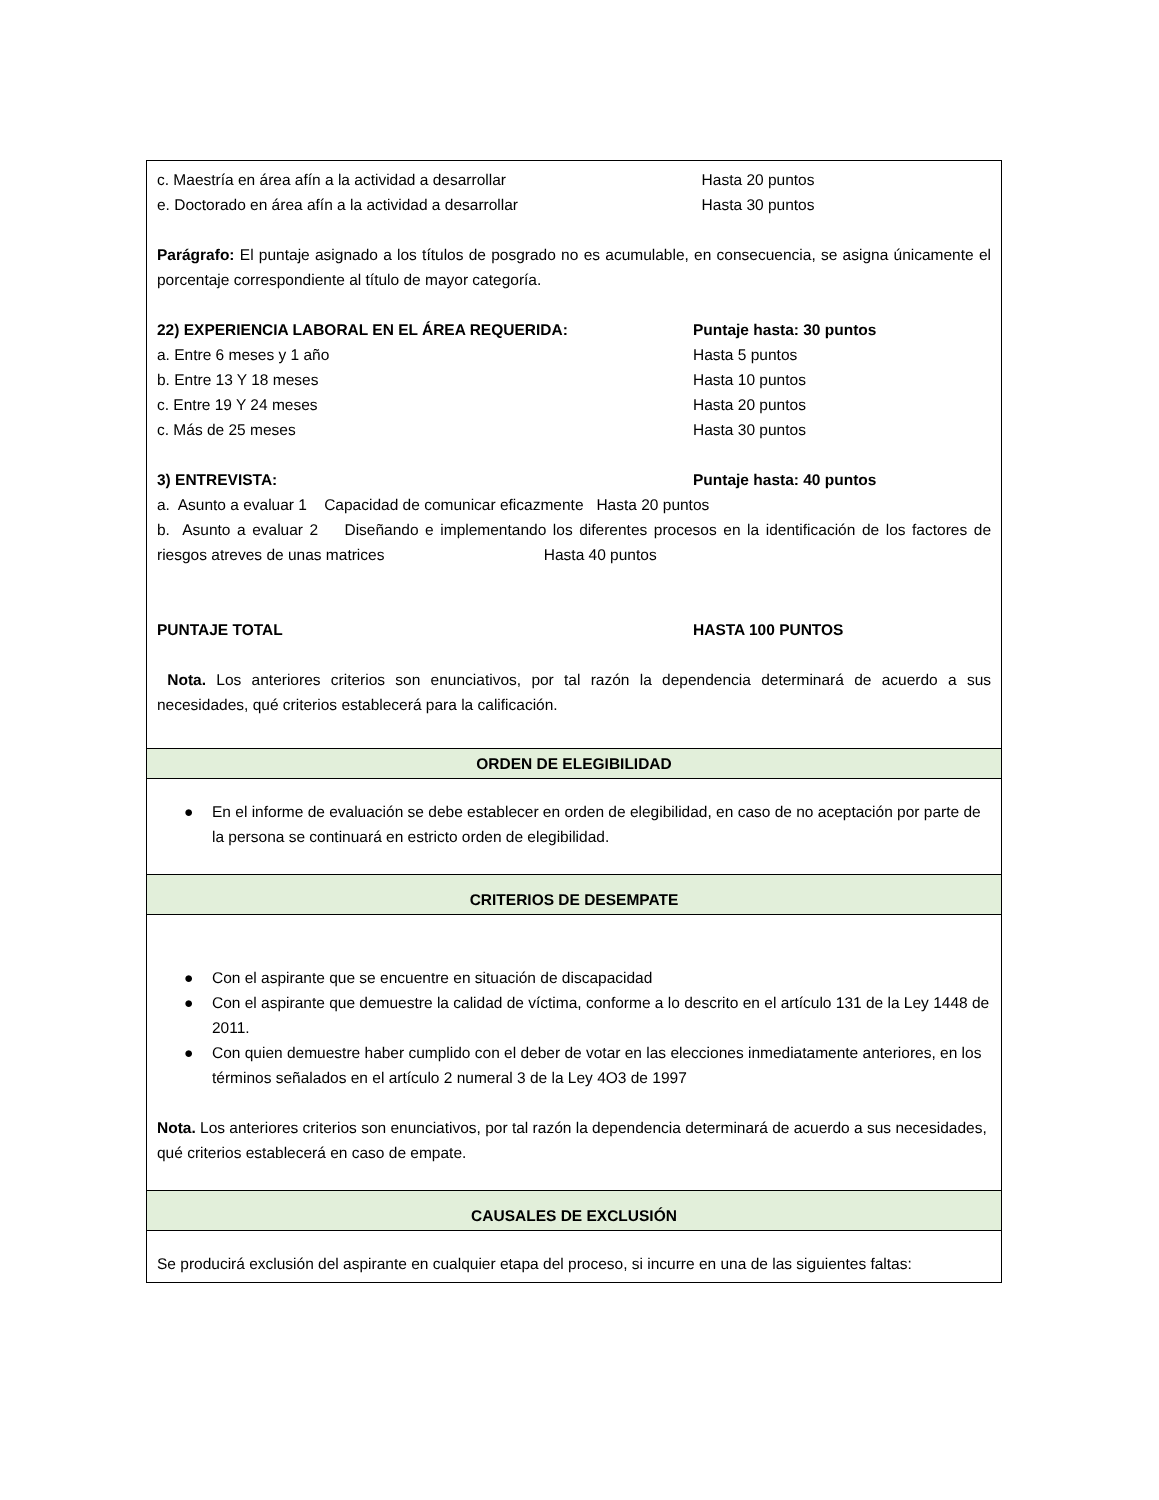| c. Maestría en área afín a la actividad a desarrollar Hasta 20 puntos e. Doctorado en área afín a la actividad a desarrollar Hasta 30 puntos Parágrafo: El puntaje asignado a los títulos de posgrado no es acumulable, en consecuencia, se asigna únicamente el porcentaje correspondiente al título de mayor categoría. 22) EXPERIENCIA LABORAL EN EL ÁREA REQUERIDA: Puntaje hasta: 30 puntos a. Entre 6 meses y 1 año Hasta 5 puntos b. Entre 13 Y 18 meses Hasta 10 puntos c. Entre 19 Y 24 meses Hasta 20 puntos c. Más de 25 meses Hasta 30 puntos 3) ENTREVISTA: Puntaje hasta: 40 puntos a. Asunto a evaluar 1 Capacidad de comunicar eficazmente Hasta 20 puntos b. Asunto a evaluar 2 Diseñando e implementando los diferentes procesos en la identificación de los factores de riesgos atreves de unas matrices Hasta 40 puntos PUNTAJE TOTAL HASTA 100 PUNTOS Nota. Los anteriores criterios son enunciativos, por tal razón la dependencia determinará de acuerdo a sus necesidades, qué criterios establecerá para la calificación. |
| ORDEN DE ELEGIBILIDAD |
| ● En el informe de evaluación se debe establecer en orden de elegibilidad, en caso de no aceptación por parte de la persona se continuará en estricto orden de elegibilidad. |
| CRITERIOS DE DESEMPATE |
| ● Con el aspirante que se encuentre en situación de discapacidad ● Con el aspirante que demuestre la calidad de víctima, conforme a lo descrito en el artículo 131 de la Ley 1448 de 2011. ● Con quien demuestre haber cumplido con el deber de votar en las elecciones inmediatamente anteriores, en los términos señalados en el artículo 2 numeral 3 de la Ley 4O3 de 1997 Nota. Los anteriores criterios son enunciativos, por tal razón la dependencia determinará de acuerdo a sus necesidades, qué criterios establecerá en caso de empate. |
| CAUSALES DE EXCLUSIÓN |
| Se producirá exclusión del aspirante en cualquier etapa del proceso, si incurre en una de las siguientes faltas: |